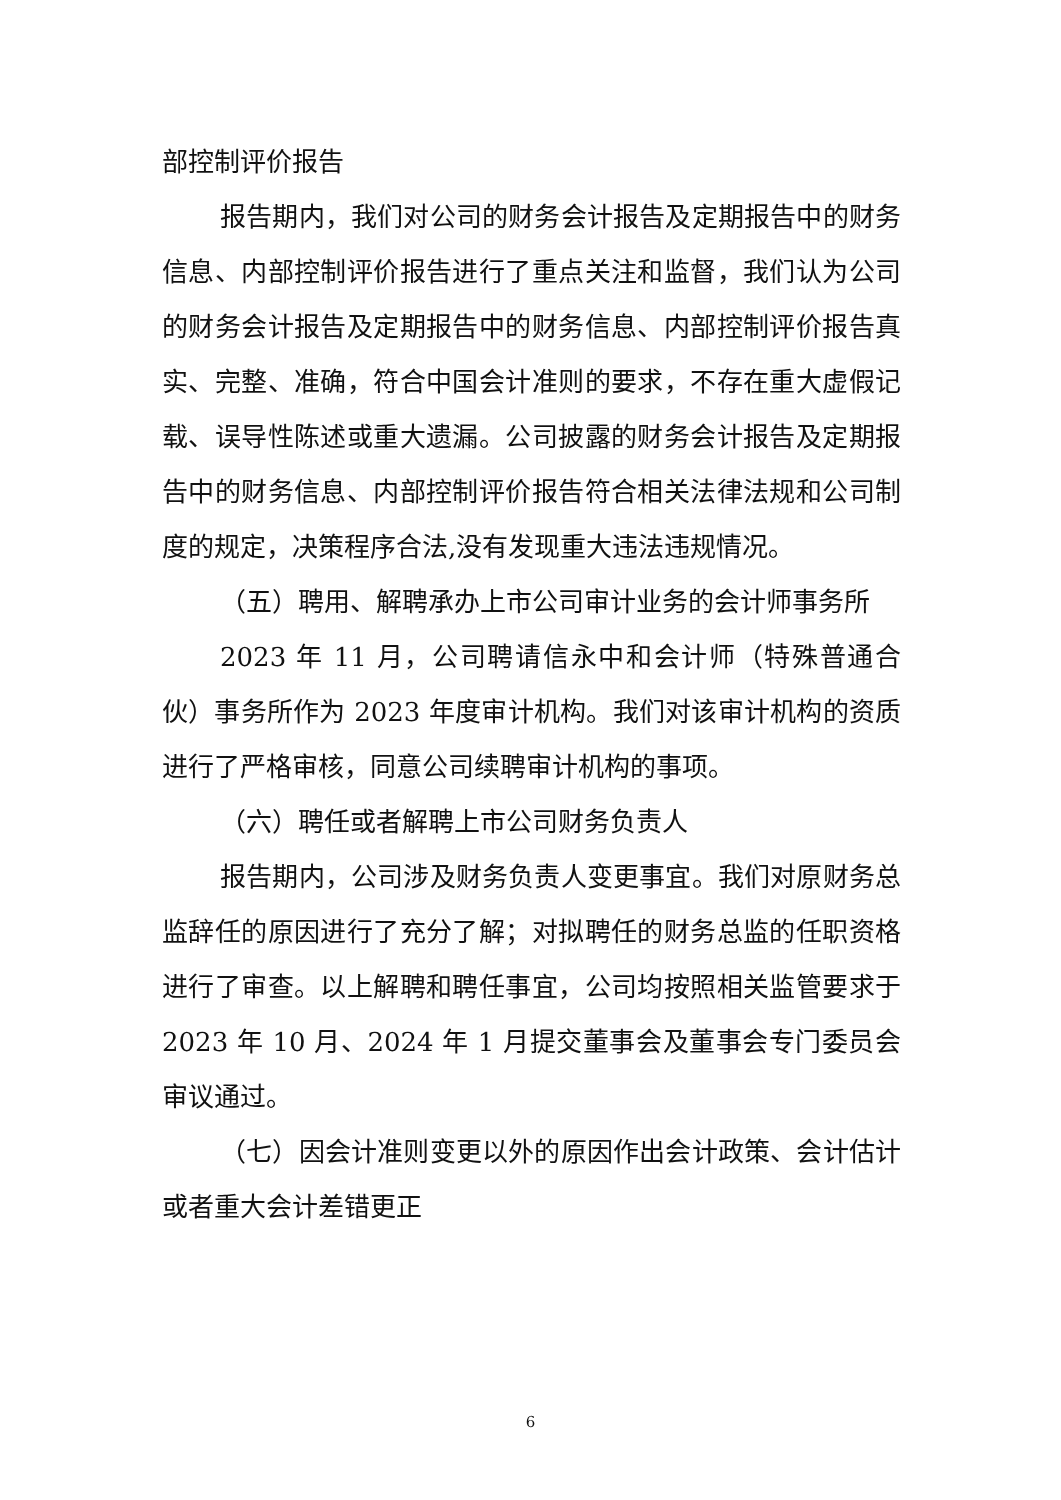部控制评价报告
报告期内，我们对公司的财务会计报告及定期报告中的财务信息、内部控制评价报告进行了重点关注和监督，我们认为公司的财务会计报告及定期报告中的财务信息、内部控制评价报告真实、完整、准确，符合中国会计准则的要求，不存在重大虚假记载、误导性陈述或重大遗漏。公司披露的财务会计报告及定期报告中的财务信息、内部控制评价报告符合相关法律法规和公司制度的规定，决策程序合法,没有发现重大违法违规情况。
（五）聘用、解聘承办上市公司审计业务的会计师事务所
2023 年 11 月，公司聘请信永中和会计师（特殊普通合伙）事务所作为 2023 年度审计机构。我们对该审计机构的资质进行了严格审核，同意公司续聘审计机构的事项。
（六）聘任或者解聘上市公司财务负责人
报告期内，公司涉及财务负责人变更事宜。我们对原财务总监辞任的原因进行了充分了解；对拟聘任的财务总监的任职资格进行了审查。以上解聘和聘任事宜，公司均按照相关监管要求于 2023 年 10 月、2024 年 1 月提交董事会及董事会专门委员会审议通过。
（七）因会计准则变更以外的原因作出会计政策、会计估计或者重大会计差错更正
6